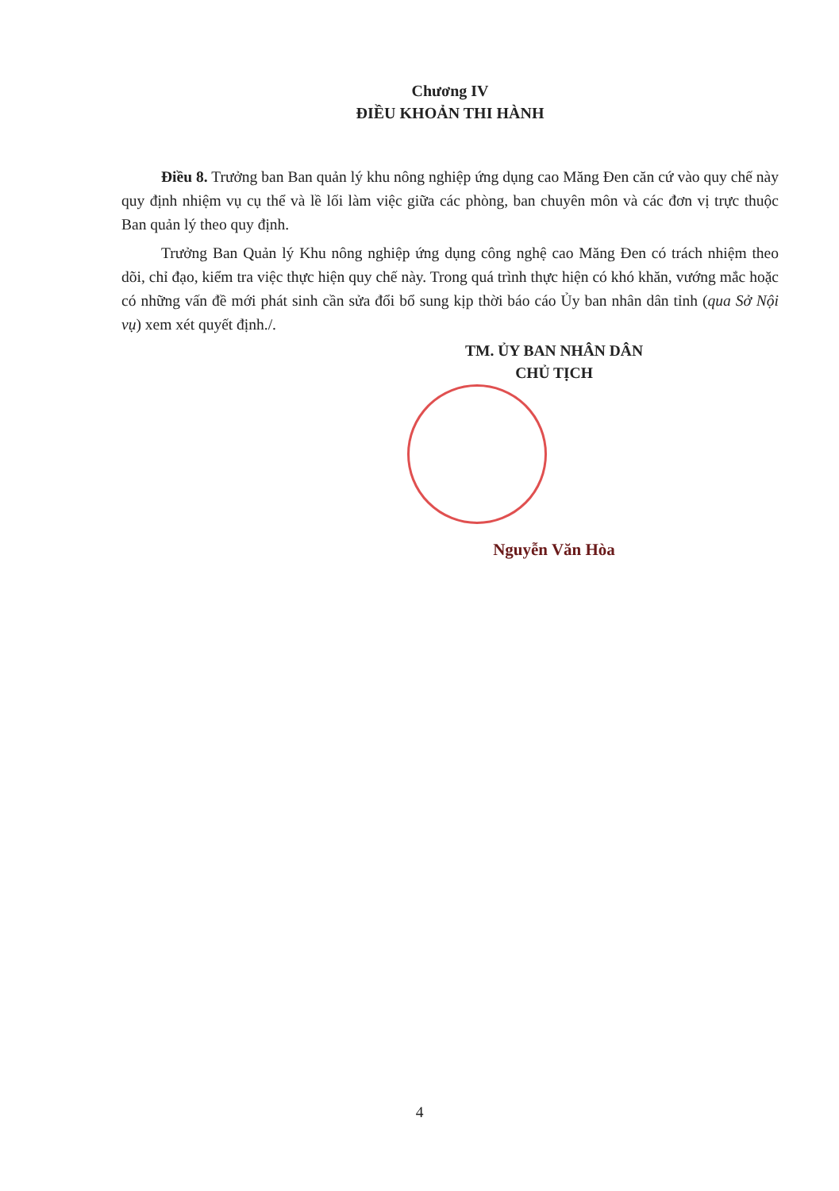Chương IV
ĐIỀU KHOẢN THI HÀNH
Điều 8. Trưởng ban Ban quản lý khu nông nghiệp ứng dụng cao Măng Đen căn cứ vào quy chế này quy định nhiệm vụ cụ thể và lề lối làm việc giữa các phòng, ban chuyên môn và các đơn vị trực thuộc Ban quản lý theo quy định.
Trưởng Ban Quản lý Khu nông nghiệp ứng dụng công nghệ cao Măng Đen có trách nhiệm theo dõi, chỉ đạo, kiểm tra việc thực hiện quy chế này. Trong quá trình thực hiện có khó khăn, vướng mắc hoặc có những vấn đề mới phát sinh cần sửa đổi bổ sung kịp thời báo cáo Ủy ban nhân dân tỉnh (qua Sở Nội vụ) xem xét quyết định./.
TM. ỦY BAN NHÂN DÂN
CHỦ TỊCH
Nguyễn Văn Hòa
4